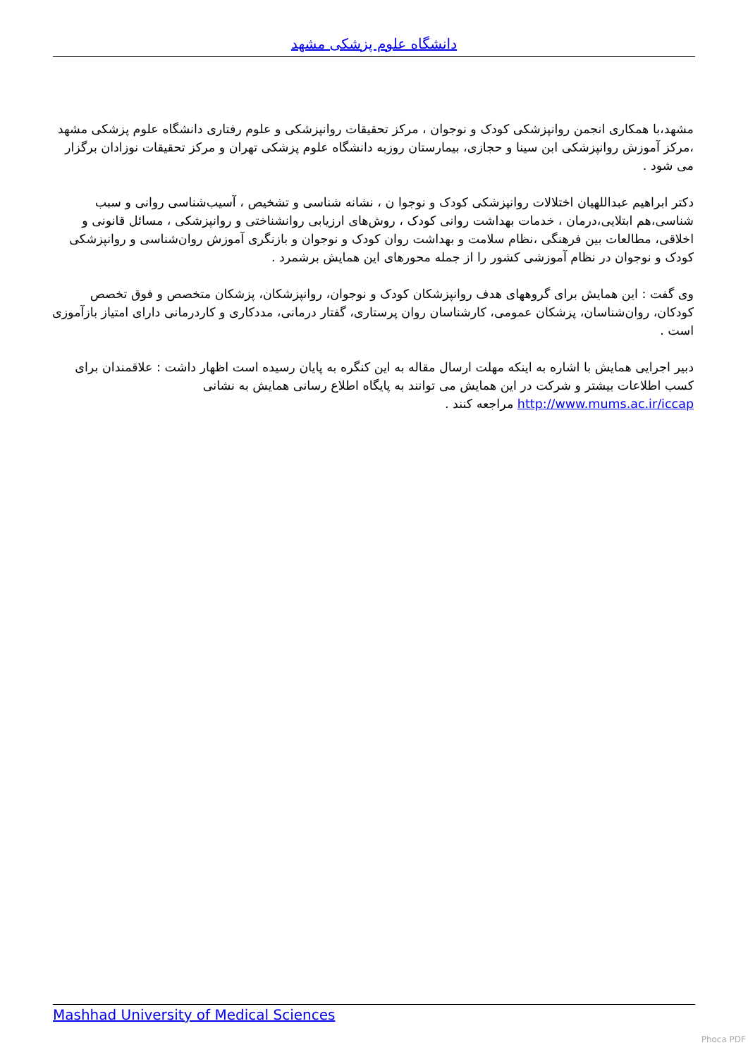دانشگاه علوم پزشکی مشهد
مشهد،با همکاری انجمن روانپزشکی کودک و نوجوان ، مرکز تحقیقات روانپزشکی و علوم رفتاری دانشگاه علوم پزشکی مشهد ،مرکز آموزش روانپزشکی ابن سینا و حجازی، بیمارستان روزبه دانشگاه علوم پزشکی تهران و مرکز تحقیقات نوزادان برگزار می شود .
دکتر ابراهیم عبداللهیان اختلالات روانپزشکی کودک و نوجوا ن ، نشانه شناسی و تشخیص ، آسیب‌شناسی روانی و سبب شناسی،هم ابتلایی،درمان ، خدمات بهداشت روانی کودک ، روش‌های ارزیابی روانشناختی و روانپزشکی ، مسائل قانونی و اخلاقی، مطالعات بین فرهنگی ،نظام سلامت و بهداشت روان کودک و نوجوان و بازنگری آموزش روان‌شناسی و روانپزشکی کودک و نوجوان در نظام آموزشی کشور را از جمله محورهای این همایش برشمرد .
وی گفت : این همایش برای گروههای هدف روانپزشکان کودک و نوجوان، روانپزشکان، پزشکان متخصص و فوق تخصص کودکان، روان‌شناسان، پزشکان عمومی، کارشناسان روان پرستاری، گفتار درمانی، مددکاری و کاردرمانی دارای امتیاز بازآموزی است .
دبیر اجرایی همایش با اشاره به اینکه مهلت ارسال مقاله به این کنگره به پایان رسیده است اظهار داشت : علاقمندان برای کسب اطلاعات بیشتر و شرکت در این همایش می توانند به پایگاه اطلاع رسانی همایش به نشانی http://www.mums.ac.ir/iccap مراجعه کنند .
Mashhad University of Medical Sciences
Phoca PDF